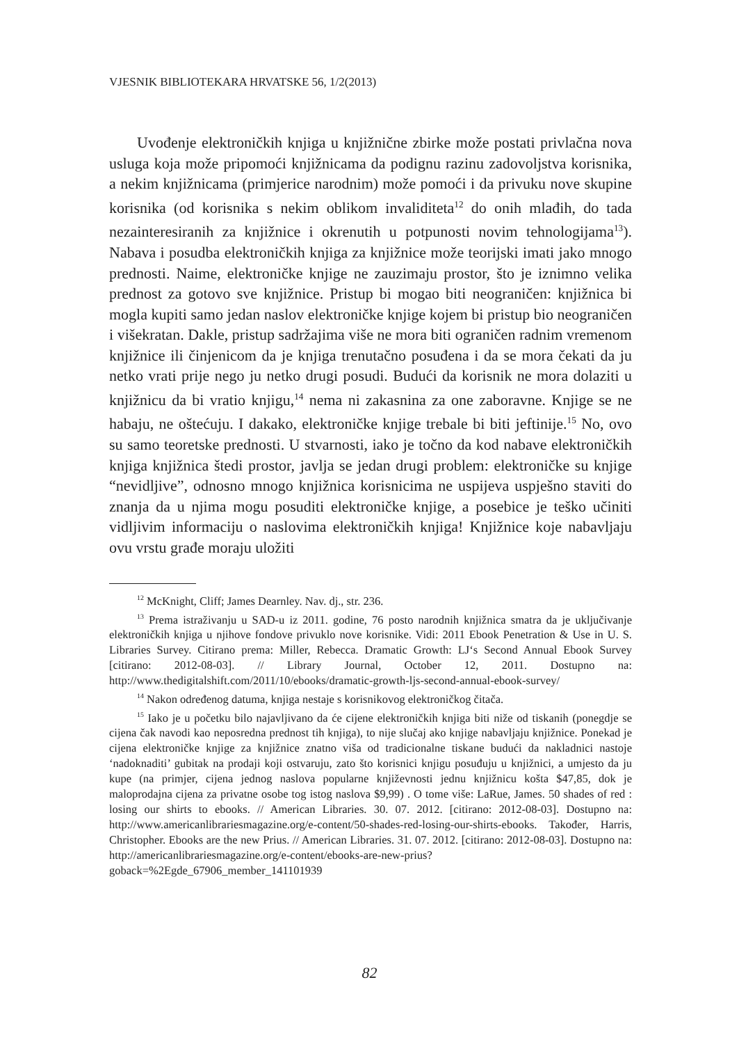VJESNIK BIBLIOTEKARA HRVATSKE 56, 1/2(2013)
Uvođenje elektroničkih knjiga u knjižnične zbirke može postati privlačna nova usluga koja može pripomoći knjižnicama da podignu razinu zadovoljstva korisnika, a nekim knjižnicama (primjerice narodnim) može pomoći i da privuku nove skupine korisnika (od korisnika s nekim oblikom invaliditeta<sup>12</sup> do onih mlađih, do tada nezainteresiranih za knjižnice i okrenutih u potpunosti novim tehnologijama<sup>13</sup>). Nabava i posudba elektroničkih knjiga za knjižnice može teorijski imati jako mnogo prednosti. Naime, elektroničke knjige ne zauzimaju prostor, što je iznimno velika prednost za gotovo sve knjižnice. Pristup bi mogao biti neograničen: knjižnica bi mogla kupiti samo jedan naslov elektroničke knjige kojem bi pristup bio neograničen i višekratan. Dakle, pristup sadržajima više ne mora biti ograničen radnim vremenom knjižnice ili činjenicom da je knjiga trenutačno posuđena i da se mora čekati da ju netko vrati prije nego ju netko drugi posudi. Budući da korisnik ne mora dolaziti u knjižnicu da bi vratio knjigu,<sup>14</sup> nema ni zakasnina za one zaboravne. Knjige se ne habaju, ne oštećuju. I dakako, elektroničke knjige trebale bi biti jeftinije.<sup>15</sup> No, ovo su samo teoretske prednosti. U stvarnosti, iako je točno da kod nabave elektroničkih knjiga knjižnica štedi prostor, javlja se jedan drugi problem: elektroničke su knjige “nevidljive”, odnosno mnogo knjižnica korisnicima ne uspijeva uspješno staviti do znanja da u njima mogu posuditi elektroničke knjige, a posebice je teško učiniti vidljivim informaciju o naslovima elektroničkih knjiga! Knjižnice koje nabavljaju ovu vrstu građe moraju uložiti
<sup>12</sup> McKnight, Cliff; James Dearnley. Nav. dj., str. 236.
<sup>13</sup> Prema istraživanju u SAD-u iz 2011. godine, 76 posto narodnih knjižnica smatra da je uključivanje elektroničkih knjiga u njihove fondove privuklo nove korisnike. Vidi: 2011 Ebook Penetration & Use in U. S. Libraries Survey. Citirano prema: Miller, Rebecca. Dramatic Growth: LJ‘s Second Annual Ebook Survey [citirano: 2012-08-03]. // Library Journal, October 12, 2011. Dostupno na: http://www.thedigitalshift.com/2011/10/ebooks/dramatic-growth-ljs-second-annual-ebook-survey/
<sup>14</sup> Nakon određenog datuma, knjiga nestaje s korisnikovog elektroničkog čitača.
<sup>15</sup> Iako je u početku bilo najavljivano da će cijene elektroničkih knjiga biti niže od tiskanih (ponegdje se cijena čak navodi kao neposredna prednost tih knjiga), to nije slučaj ako knjige nabavljaju knjižnice. Ponekad je cijena elektroničke knjige za knjižnice znatno viša od tradicionalne tiskane budući da nakladnici nastoje ‘nadoknaditi’ gubitak na prodaji koji ostvaruju, zato što korisnici knjigu posuđuju u knjižnici, a umjesto da ju kupe (na primjer, cijena jednog naslova popularne književnosti jednu knjižnicu košta $47,85, dok je maloprodajna cijena za privatne osobe tog istog naslova $9,99) . O tome više: LaRue, James. 50 shades of red : losing our shirts to ebooks. // American Libraries. 30. 07. 2012. [citirano: 2012-08-03]. Dostupno na: http://www.americanlibrariesmagazine.org/e-content/50-shades-red-losing-our-shirts-ebooks. Također, Harris, Christopher. Ebooks are the new Prius. // American Libraries. 31. 07. 2012. [citirano: 2012-08-03]. Dostupno na: http://americanlibrariesmagazine.org/e-content/ebooks-are-new-prius?goback=%2Egde_67906_member_141101939
82